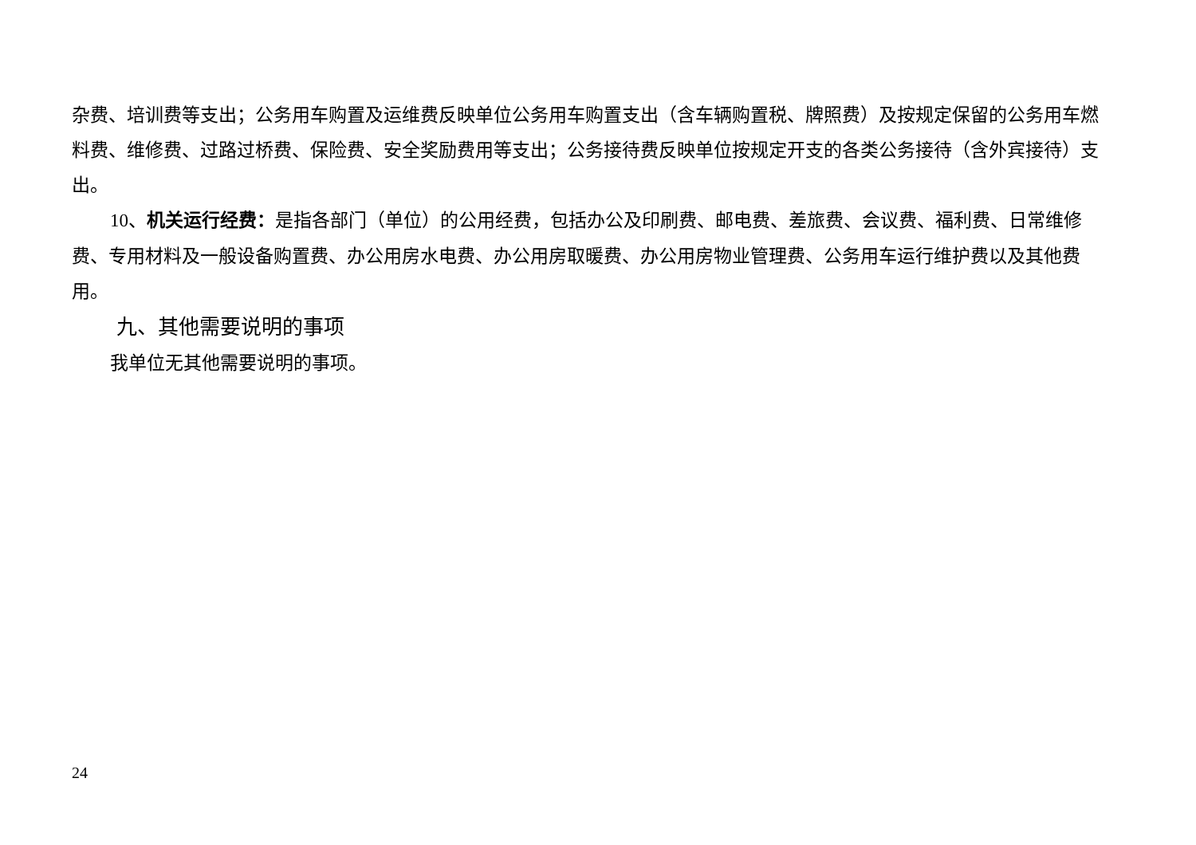杂费、培训费等支出；公务用车购置及运维费反映单位公务用车购置支出（含车辆购置税、牌照费）及按规定保留的公务用车燃料费、维修费、过路过桥费、保险费、安全奖励费用等支出；公务接待费反映单位按规定开支的各类公务接待（含外宾接待）支出。
10、机关运行经费：是指各部门（单位）的公用经费，包括办公及印刷费、邮电费、差旅费、会议费、福利费、日常维修费、专用材料及一般设备购置费、办公用房水电费、办公用房取暖费、办公用房物业管理费、公务用车运行维护费以及其他费用。
九、其他需要说明的事项
我单位无其他需要说明的事项。
24